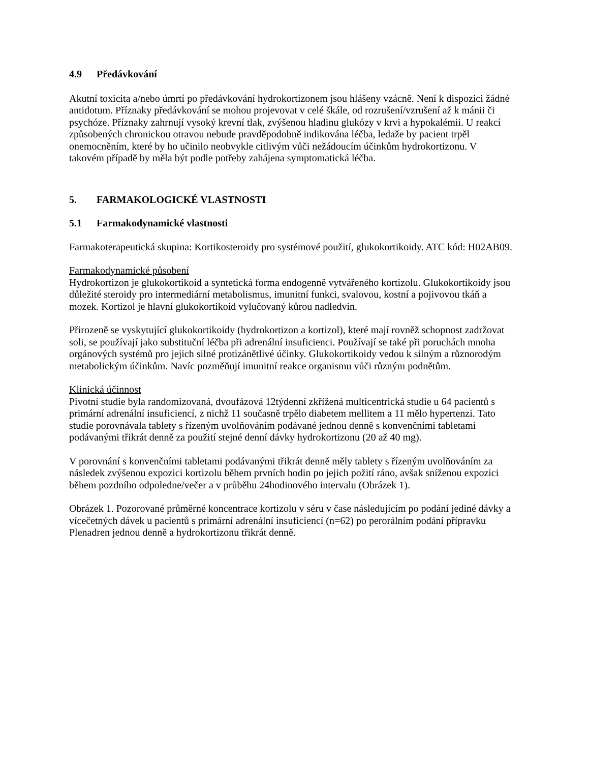4.9 Předávkování
Akutní toxicita a/nebo úmrtí po předávkování hydrokortizonem jsou hlášeny vzácně. Není k dispozici žádné antidotum. Příznaky předávkování se mohou projevovat v celé škále, od rozrušení/vzrušení až k mánii či psychóze. Příznaky zahrnují vysoký krevní tlak, zvýšenou hladinu glukózy v krvi a hypokalémii. U reakcí způsobených chronickou otravou nebude pravděpodobně indikována léčba, ledaže by pacient trpěl onemocněním, které by ho učinilo neobvykle citlivým vůči nežádoucím účinkům hydrokortizonu. V takovém případě by měla být podle potřeby zahájena symptomatická léčba.
5. FARMAKOLOGICKÉ VLASTNOSTI
5.1 Farmakodynamické vlastnosti
Farmakoterapeutická skupina: Kortikosteroidy pro systémové použití, glukokortikoidy. ATC kód: H02AB09.
Farmakodynamické působení
Hydrokortizon je glukokortikoid a syntetická forma endogenně vytvářeného kortizolu. Glukokortikoidy jsou důležité steroidy pro intermediární metabolismus, imunitní funkci, svalovou, kostní a pojivovou tkáň a mozek. Kortizol je hlavní glukokortikoid vylučovaný kůrou nadledvin.
Přirozeně se vyskytující glukokortikoidy (hydrokortizon a kortizol), které mají rovněž schopnost zadržovat soli, se používají jako substituční léčba při adrenální insuficienci. Používají se také při poruchách mnoha orgánových systémů pro jejich silné protizánětlivé účinky. Glukokortikoidy vedou k silným a různorodým metabolickým účinkům. Navíc pozměňují imunitní reakce organismu vůči různým podnětům.
Klinická účinnost
Pivotní studie byla randomizovaná, dvoufázová 12týdenní zkřížená multicentrická studie u 64 pacientů s primární adrenální insuficiencí, z nichž 11 současně trpělo diabetem mellitem a 11 mělo hypertenzi. Tato studie porovnávala tablety s řízeným uvolňováním podávané jednou denně s konvenčními tabletami podávanými třikrát denně za použití stejné denní dávky hydrokortizonu (20 až 40 mg).
V porovnání s konvenčními tabletami podávanými třikrát denně měly tablety s řízeným uvolňováním za následek zvýšenou expozici kortizolu během prvních hodin po jejich požití ráno, avšak sníženou expozici během pozdního odpoledne/večer a v průběhu 24hodinového intervalu (Obrázek 1).
Obrázek 1. Pozorované průměrné koncentrace kortizolu v séru v čase následujícím po podání jediné dávky a vícečetných dávek u pacientů s primární adrenální insuficiencí (n=62) po perorálním podání přípravku Plenadren jednou denně a hydrokortizonu třikrát denně.